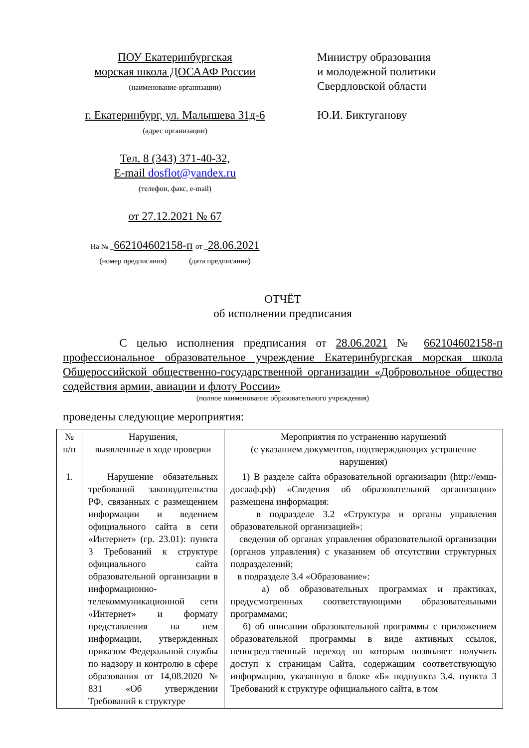ПОУ Екатеринбургская
морская школа ДОСААФ России
(наименование организации)
г. Екатеринбург, ул. Малышева 31д-6
(адрес организации)
Тел. 8 (343) 371-40-32,
E-mail dosflot@yandex.ru
(телефон, факс, e-mail)
от 27.12.2021 № 67
На № _662104602158-п от _28.06.2021
(номер предписания) (дата предписания)
Министру образования
и молодежной политики
Свердловской области
Ю.И. Биктуганову
ОТЧЁТ
об исполнении предписания
С целью исполнения предписания от 28.06.2021 № 662104602158-п профессиональное образовательное учреждение Екатеринбургская морская школа Общероссийской общественно-государственной организации «Добровольное общество содействия армии, авиации и флоту России»
(полное наименование образовательного учреждения)
проведены следующие мероприятия:
| № п/п | Нарушения, выявленные в ходе проверки | Мероприятия по устранению нарушений (с указанием документов, подтверждающих устранение нарушения) |
| --- | --- | --- |
| 1. | Нарушение обязательных требований законодательства РФ, связанных с размещением информации и ведением официального сайта в сети «Интернет» (гр. 23.01): пункта 3 Требований к структуре официального сайта образовательной организации в информационно-телекоммуникационной сети «Интернет» и формату представления на нем информации, утвержденных приказом Федеральной службы по надзору и контролю в сфере образования от 14,08.2020 № 831 «Об утверждении Требований к структуре | 1) В разделе сайта образовательной организации (http://емш-досааф.рф) «Сведения об образовательной организации» размещена информация: в подразделе 3.2 «Структура и органы управления образовательной организацией»: сведения об органах управления образовательной организации (органов управления) с указанием об отсутствии структурных подразделений; в подразделе 3.4 «Образование»: а) об образовательных программах и практиках, предусмотренных соответствующими образовательными программами; б) об описании образовательной программы с приложением образовательной программы в виде активных ссылок, непосредственный переход по которым позволяет получить доступ к страницам Сайта, содержащим соответствующую информацию, указанную в блоке «Б» подпункта 3.4. пункта 3 Требований к структуре официального сайта, в том |